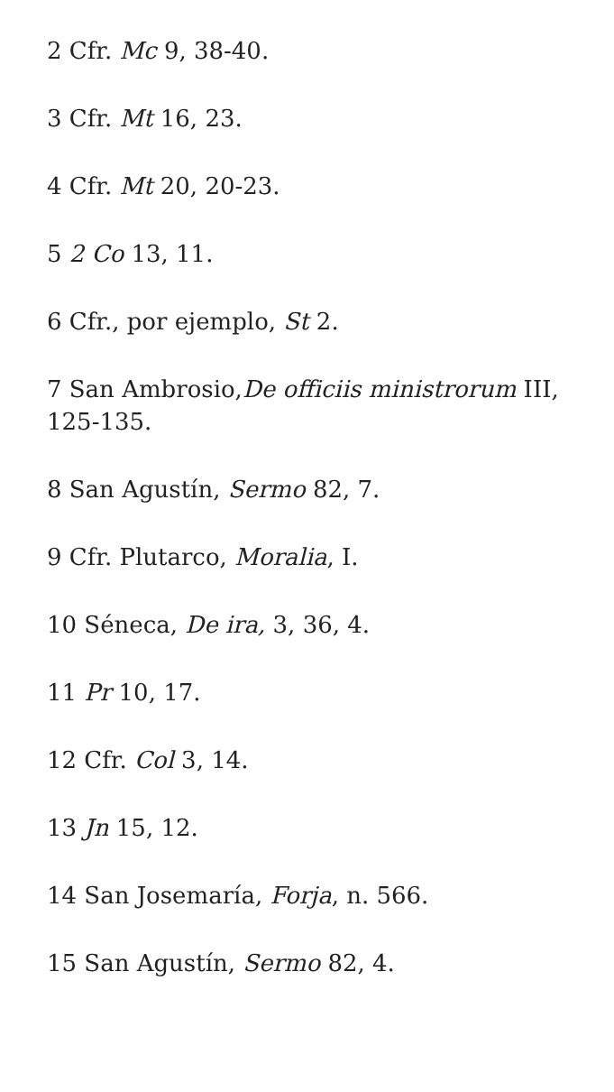2 Cfr. Mc 9, 38-40.
3 Cfr. Mt 16, 23.
4 Cfr. Mt 20, 20-23.
5 2 Co 13, 11.
6 Cfr., por ejemplo, St 2.
7 San Ambrosio,De officiis ministrorum III, 125-135.
8 San Agustín, Sermo 82, 7.
9 Cfr. Plutarco, Moralia, I.
10 Séneca, De ira, 3, 36, 4.
11 Pr 10, 17.
12 Cfr. Col 3, 14.
13 Jn 15, 12.
14 San Josemaría, Forja, n. 566.
15 San Agustín, Sermo 82, 4.